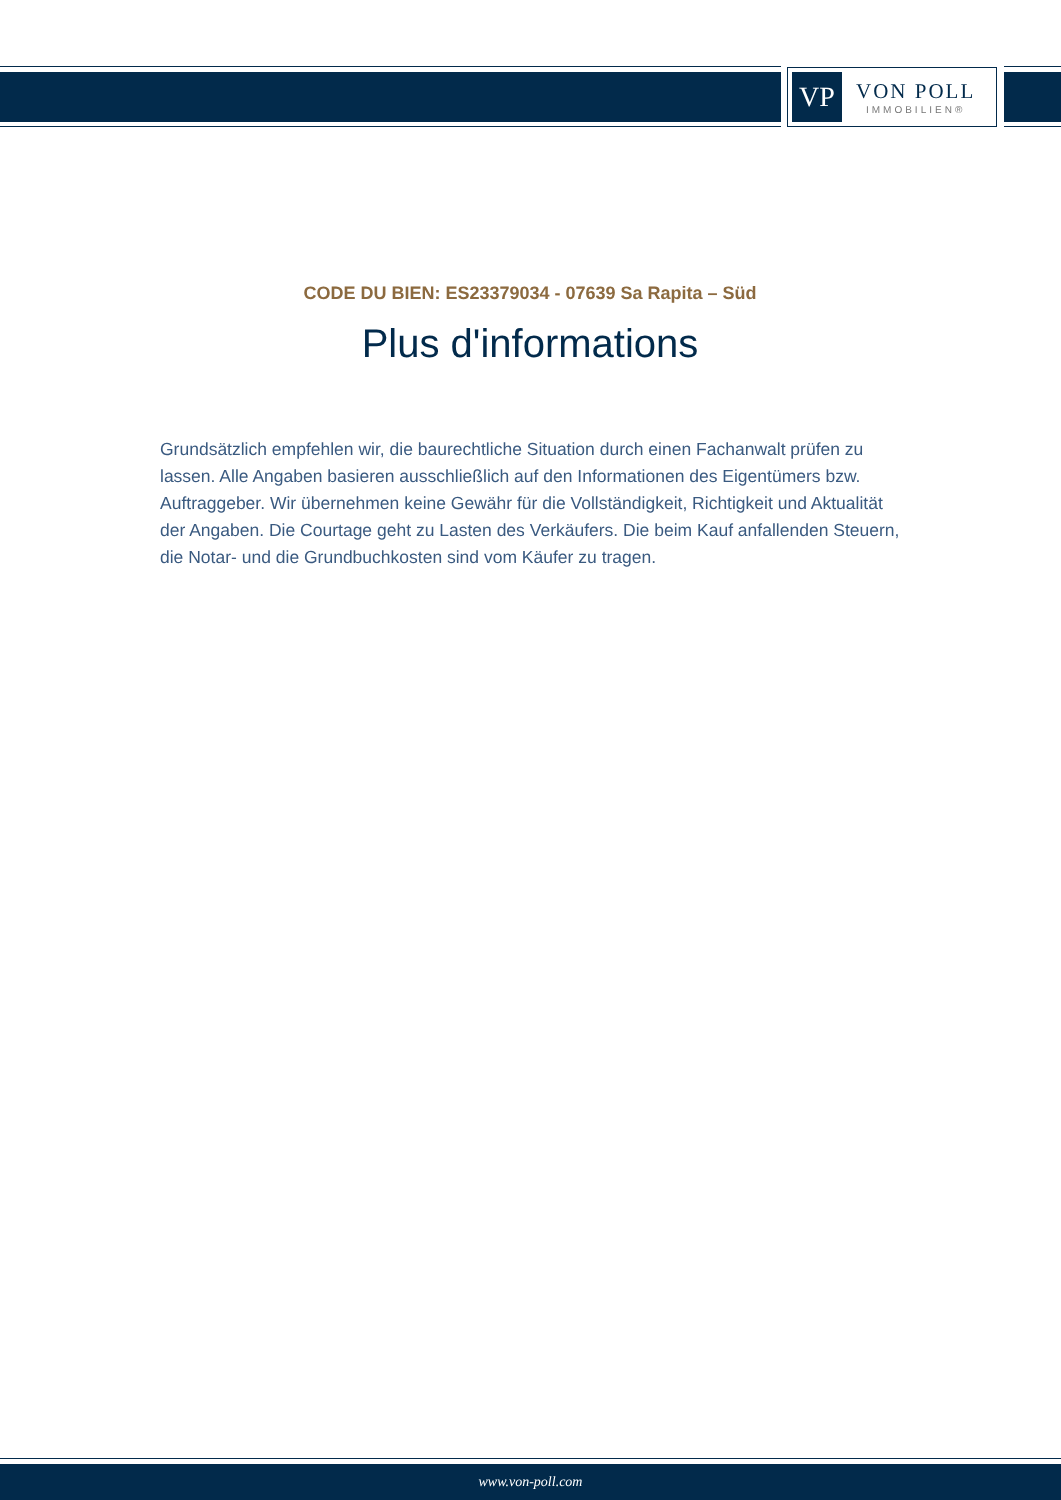VP
VON POLL
IMMOBILIEN®
CODE DU BIEN: ES23379034 - 07639 Sa Rapita – Süd
Plus d'informations
Grundsätzlich empfehlen wir, die baurechtliche Situation durch einen Fachanwalt prüfen zu lassen. Alle Angaben basieren ausschließlich auf den Informationen des Eigentümers bzw. Auftraggeber. Wir übernehmen keine Gewähr für die Vollständigkeit, Richtigkeit und Aktualität der Angaben. Die Courtage geht zu Lasten des Verkäufers. Die beim Kauf anfallenden Steuern, die Notar- und die Grundbuchkosten sind vom Käufer zu tragen.
www.von-poll.com